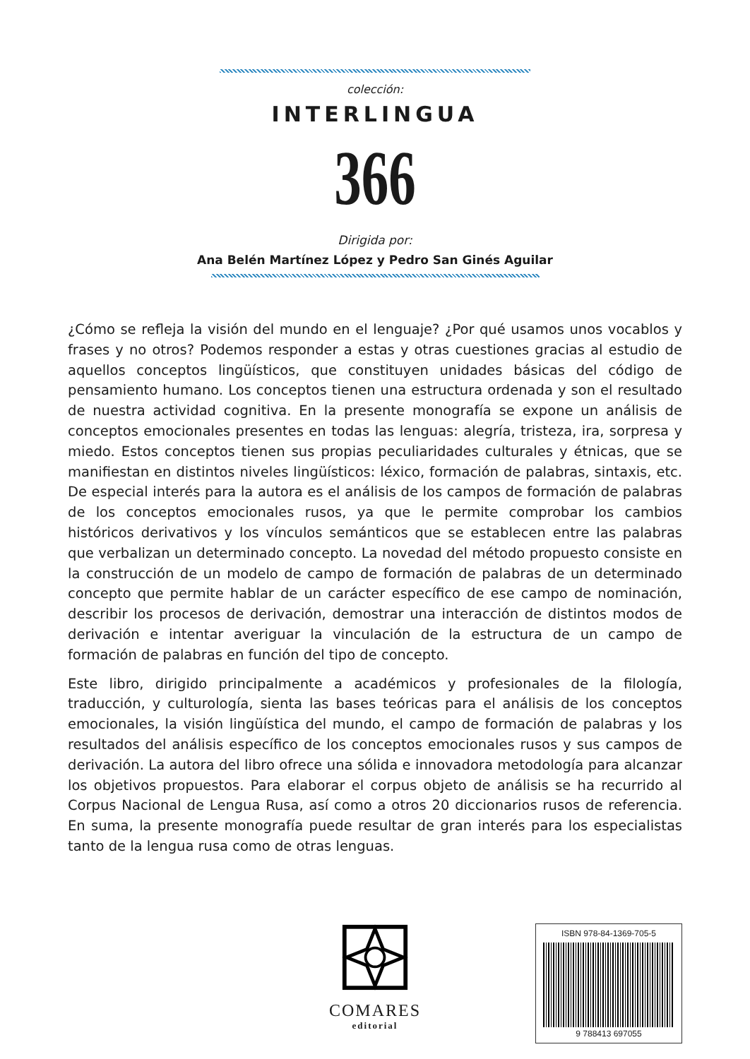colección:
INTERLINGUA
366
Dirigida por:
Ana Belén Martínez López y Pedro San Ginés Aguilar
¿Cómo se refleja la visión del mundo en el lenguaje? ¿Por qué usamos unos vocablos y frases y no otros? Podemos responder a estas y otras cuestiones gracias al estudio de aquellos conceptos lingüísticos, que constituyen unidades básicas del código de pensamiento humano. Los conceptos tienen una estructura ordenada y son el resultado de nuestra actividad cognitiva. En la presente monografía se expone un análisis de conceptos emocionales presentes en todas las lenguas: alegría, tristeza, ira, sorpresa y miedo. Estos conceptos tienen sus propias peculiaridades culturales y étnicas, que se manifiestan en distintos niveles lingüísticos: léxico, formación de palabras, sintaxis, etc. De especial interés para la autora es el análisis de los campos de formación de palabras de los conceptos emocionales rusos, ya que le permite comprobar los cambios históricos derivativos y los vínculos semánticos que se establecen entre las palabras que verbalizan un determinado concepto. La novedad del método propuesto consiste en la construcción de un modelo de campo de formación de palabras de un determinado concepto que permite hablar de un carácter específico de ese campo de nominación, describir los procesos de derivación, demostrar una interacción de distintos modos de derivación e intentar averiguar la vinculación de la estructura de un campo de formación de palabras en función del tipo de concepto.
Este libro, dirigido principalmente a académicos y profesionales de la filología, traducción, y culturología, sienta las bases teóricas para el análisis de los conceptos emocionales, la visión lingüística del mundo, el campo de formación de palabras y los resultados del análisis específico de los conceptos emocionales rusos y sus campos de derivación. La autora del libro ofrece una sólida e innovadora metodología para alcanzar los objetivos propuestos. Para elaborar el corpus objeto de análisis se ha recurrido al Corpus Nacional de Lengua Rusa, así como a otros 20 diccionarios rusos de referencia. En suma, la presente monografía puede resultar de gran interés para los especialistas tanto de la lengua rusa como de otras lenguas.
COMARES
editorial
ISBN 978-84-1369-705-5
9 788413 697055